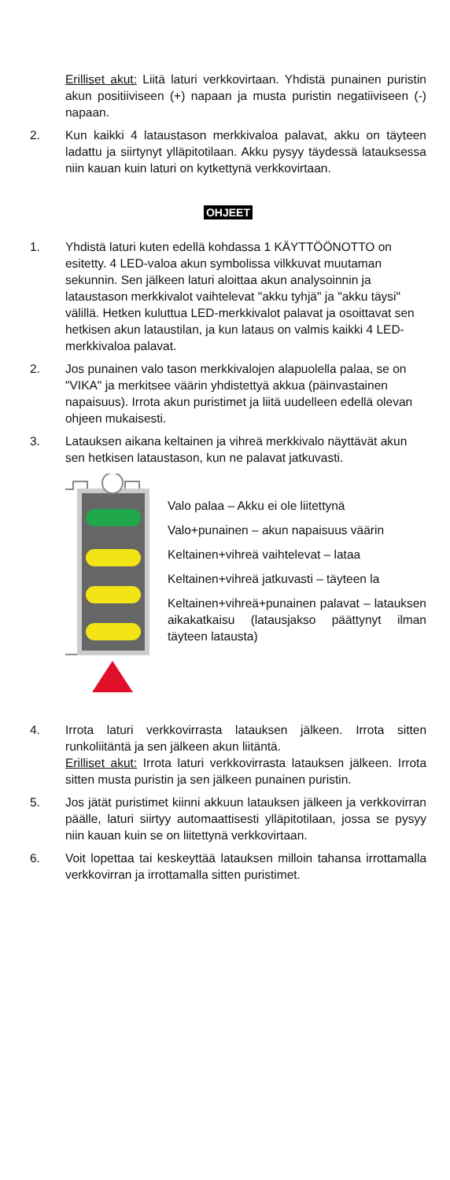Erilliset akut: Liitä laturi verkkovirtaan. Yhdistä punainen puristin akun positiiviseen (+) napaan ja musta puristin negatiiviseen (-) napaan.
2. Kun kaikki 4 lataustason merkkivaloa palavat, akku on täyteen ladattu ja siirtynyt ylläpitotilaan. Akku pysyy täydessä latauksessa niin kauan kuin laturi on kytkettynä verkkovirtaan.
OHJEET
1. Yhdistä laturi kuten edellä kohdassa 1 KÄYTTÖÖNOTTO on esitetty. 4 LED-valoa akun symbolissa vilkkuvat muutaman sekunnin. Sen jälkeen laturi aloittaa akun analysoinnin ja lataustason merkkivalot vaihtelevat "akku tyhjä" ja "akku täysi" välillä. Hetken kuluttua LED-merkkivalot palavat ja osoittavat sen hetkisen akun lataustilan, ja kun lataus on valmis kaikki 4 LED-merkkivaloa palavat.
2. Jos punainen valo tason merkkivalojen alapuolella palaa, se on "VIKA" ja merkitsee väärin yhdistettyä akkua (päinvastainen napaisuus). Irrota akun puristimet ja liitä uudelleen edellä olevan ohjeen mukaisesti.
3. Latauksen aikana keltainen ja vihreä merkkivalo näyttävät akun sen hetkisen lataustason, kun ne palavat jatkuvasti.
Valo palaa – Akku ei ole liitettynä
Valo+punainen – akun napaisuus väärin
Keltainen+vihreä vaihtelevat – lataa
Keltainen+vihreä jatkuvasti – täyteen la
Keltainen+vihreä+punainen palavat – latauksen aikakatkaisu (latausjakso päättynyt ilman täyteen latausta)
4. Irrota laturi verkkovirrasta latauksen jälkeen. Irrota sitten runkoliitäntä ja sen jälkeen akun liitäntä.
Erilliset akut: Irrota laturi verkkovirrasta latauksen jälkeen. Irrota sitten musta puristin ja sen jälkeen punainen puristin.
5. Jos jätät puristimet kiinni akkuun latauksen jälkeen ja verkkovirran päälle, laturi siirtyy automaattisesti ylläpitotilaan, jossa se pysyy niin kauan kuin se on liitettynä verkkovirtaan.
6. Voit lopettaa tai keskeyttää latauksen milloin tahansa irrottamalla verkkovirran ja irrottamalla sitten puristimet.